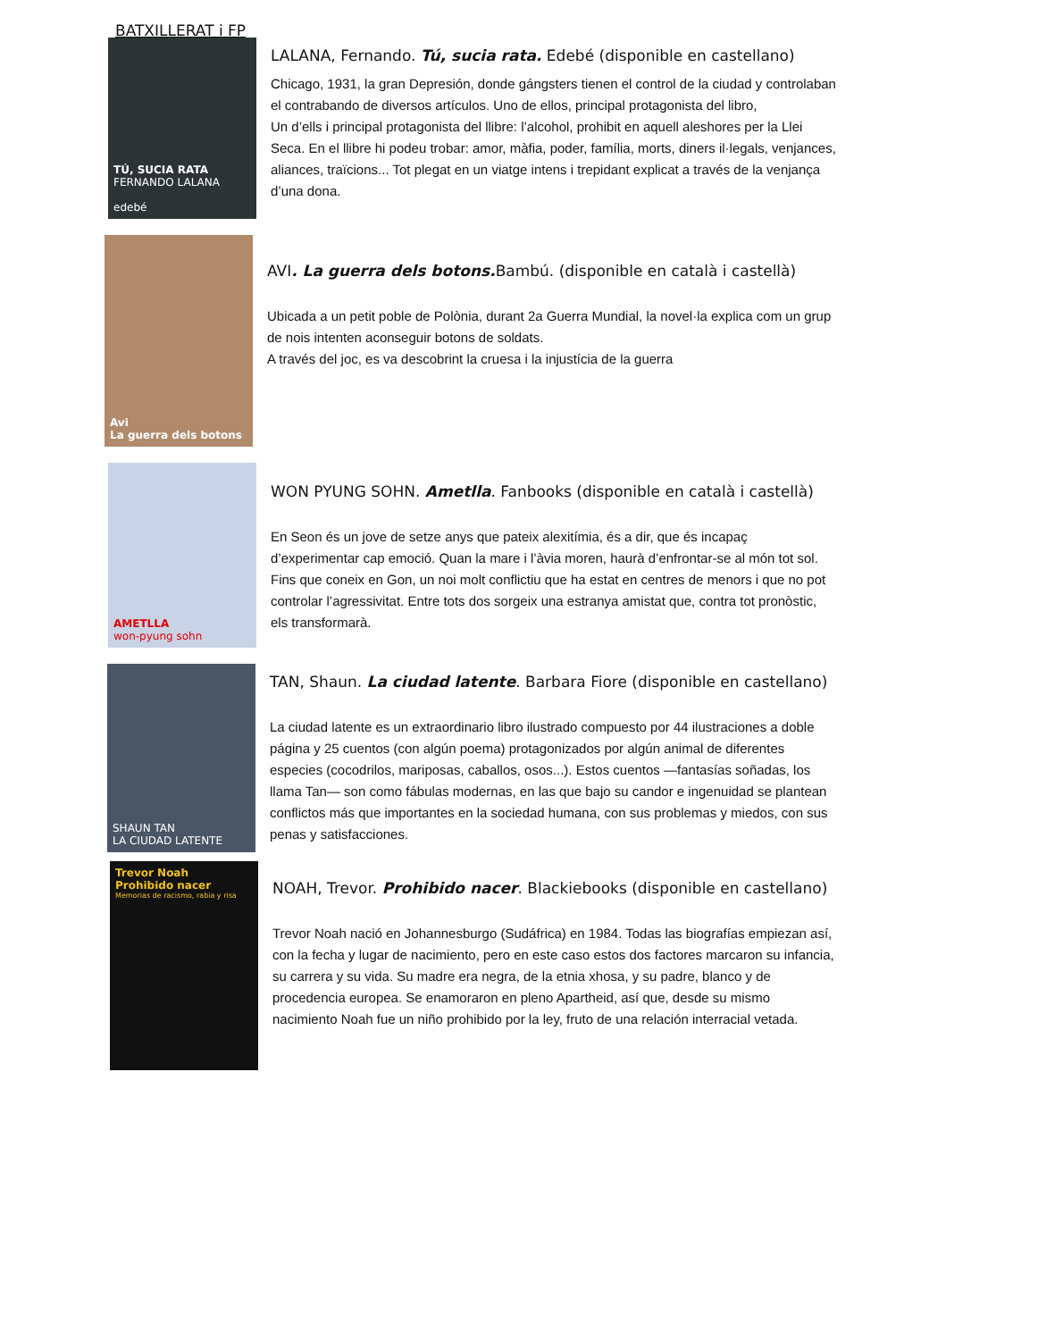BATXILLERAT i FP
TÚ, SUCIA RATA
FERNANDO LALANA
edebé
LALANA, Fernando. Tú, sucia rata. Edebé (disponible en castellano)
Chicago, 1931, la gran Depresión, donde gángsters tienen el control de la ciudad y controlaban el contrabando de diversos artículos. Uno de ellos, principal protagonista del libro,
Un d’ells i principal protagonista del llibre: l’alcohol, prohibit en aquell aleshores per la Llei Seca. En el llibre hi podeu trobar: amor, màfia, poder, família, morts, diners il·legals, venjances, aliances, traïcions... Tot plegat en un viatge intens i trepidant explicat a través de la venjança d’una dona.
Avi
La guerra dels botons
AVI. La guerra dels botons. Bambú. (disponible en català i castellà)
Ubicada a un petit poble de Polònia, durant 2a Guerra Mundial, la novel·la explica com un grup de nois intenten aconseguir botons de soldats.
A través del joc, es va descobrint la cruesa i la injustícia de la guerra
AMETLLA
won-pyung sohn
WON PYUNG SOHN. Ametlla. Fanbooks (disponible en català i castellà)
En Seon és un jove de setze anys que pateix alexitímia, és a dir, que és incapaç d’experimentar cap emoció. Quan la mare i l’àvia moren, haurà d’enfrontar-se al món tot sol. Fins que coneix en Gon, un noi molt conflictiu que ha estat en centres de menors i que no pot controlar l’agressivitat. Entre tots dos sorgeix una estranya amistat que, contra tot pronòstic, els transformarà.
SHAUN TAN
LA CIUDAD LATENTE
TAN, Shaun. La ciudad latente. Barbara Fiore (disponible en castellano)
La ciudad latente es un extraordinario libro ilustrado compuesto por 44 ilustraciones a doble página y 25 cuentos (con algún poema) protagonizados por algún animal de diferentes especies (cocodrilos, mariposas, caballos, osos...). Estos cuentos —fantasías soñadas, los llama Tan— son como fábulas modernas, en las que bajo su candor e ingenuidad se plantean conflictos más que importantes en la sociedad humana, con sus problemas y miedos, con sus penas y satisfacciones.
Trevor Noah
Prohibido nacer
Memorias de racismo, rabia y risa
NOAH, Trevor. Prohibido nacer. Blackiebooks (disponible en castellano)
Trevor Noah nació en Johannesburgo (Sudáfrica) en 1984. Todas las biografías empiezan así, con la fecha y lugar de nacimiento, pero en este caso estos dos factores marcaron su infancia, su carrera y su vida. Su madre era negra, de la etnia xhosa, y su padre, blanco y de procedencia europea. Se enamoraron en pleno Apartheid, así que, desde su mismo nacimiento Noah fue un niño prohibido por la ley, fruto de una relación interracial vetada.